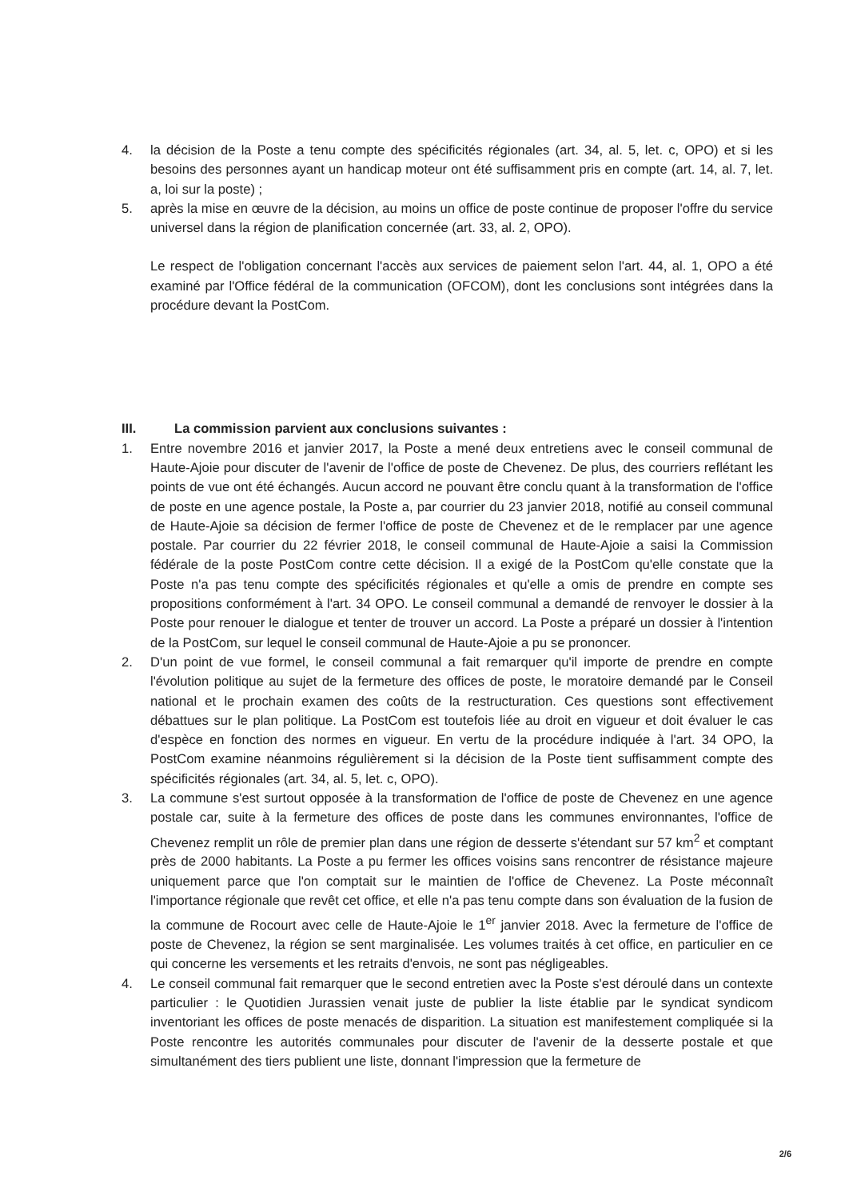4. la décision de la Poste a tenu compte des spécificités régionales (art. 34, al. 5, let. c, OPO) et si les besoins des personnes ayant un handicap moteur ont été suffisamment pris en compte (art. 14, al. 7, let. a, loi sur la poste) ;
5. après la mise en œuvre de la décision, au moins un office de poste continue de proposer l'offre du service universel dans la région de planification concernée (art. 33, al. 2, OPO).
Le respect de l'obligation concernant l'accès aux services de paiement selon l'art. 44, al. 1, OPO a été examiné par l'Office fédéral de la communication (OFCOM), dont les conclusions sont intégrées dans la procédure devant la PostCom.
III. La commission parvient aux conclusions suivantes :
1. Entre novembre 2016 et janvier 2017, la Poste a mené deux entretiens avec le conseil communal de Haute-Ajoie pour discuter de l'avenir de l'office de poste de Chevenez. De plus, des courriers reflétant les points de vue ont été échangés. Aucun accord ne pouvant être conclu quant à la transformation de l'office de poste en une agence postale, la Poste a, par courrier du 23 janvier 2018, notifié au conseil communal de Haute-Ajoie sa décision de fermer l'office de poste de Chevenez et de le remplacer par une agence postale. Par courrier du 22 février 2018, le conseil communal de Haute-Ajoie a saisi la Commission fédérale de la poste PostCom contre cette décision. Il a exigé de la PostCom qu'elle constate que la Poste n'a pas tenu compte des spécificités régionales et qu'elle a omis de prendre en compte ses propositions conformément à l'art. 34 OPO. Le conseil communal a demandé de renvoyer le dossier à la Poste pour renouer le dialogue et tenter de trouver un accord. La Poste a préparé un dossier à l'intention de la PostCom, sur lequel le conseil communal de Haute-Ajoie a pu se prononcer.
2. D'un point de vue formel, le conseil communal a fait remarquer qu'il importe de prendre en compte l'évolution politique au sujet de la fermeture des offices de poste, le moratoire demandé par le Conseil national et le prochain examen des coûts de la restructuration. Ces questions sont effectivement débattues sur le plan politique. La PostCom est toutefois liée au droit en vigueur et doit évaluer le cas d'espèce en fonction des normes en vigueur. En vertu de la procédure indiquée à l'art. 34 OPO, la PostCom examine néanmoins régulièrement si la décision de la Poste tient suffisamment compte des spécificités régionales (art. 34, al. 5, let. c, OPO).
3. La commune s'est surtout opposée à la transformation de l'office de poste de Chevenez en une agence postale car, suite à la fermeture des offices de poste dans les communes environnantes, l'office de Chevenez remplit un rôle de premier plan dans une région de desserte s'étendant sur 57 km<sup>2</sup> et comptant près de 2000 habitants. La Poste a pu fermer les offices voisins sans rencontrer de résistance majeure uniquement parce que l'on comptait sur le maintien de l'office de Chevenez. La Poste méconnaît l'importance régionale que revêt cet office, et elle n'a pas tenu compte dans son évaluation de la fusion de la commune de Rocourt avec celle de Haute-Ajoie le 1<sup>er</sup> janvier 2018. Avec la fermeture de l'office de poste de Chevenez, la région se sent marginalisée. Les volumes traités à cet office, en particulier en ce qui concerne les versements et les retraits d'envois, ne sont pas négligeables.
4. Le conseil communal fait remarquer que le second entretien avec la Poste s'est déroulé dans un contexte particulier : le Quotidien Jurassien venait juste de publier la liste établie par le syndicat syndicom inventoriant les offices de poste menacés de disparition. La situation est manifestement compliquée si la Poste rencontre les autorités communales pour discuter de l'avenir de la desserte postale et que simultanément des tiers publient une liste, donnant l'impression que la fermeture de
2/6